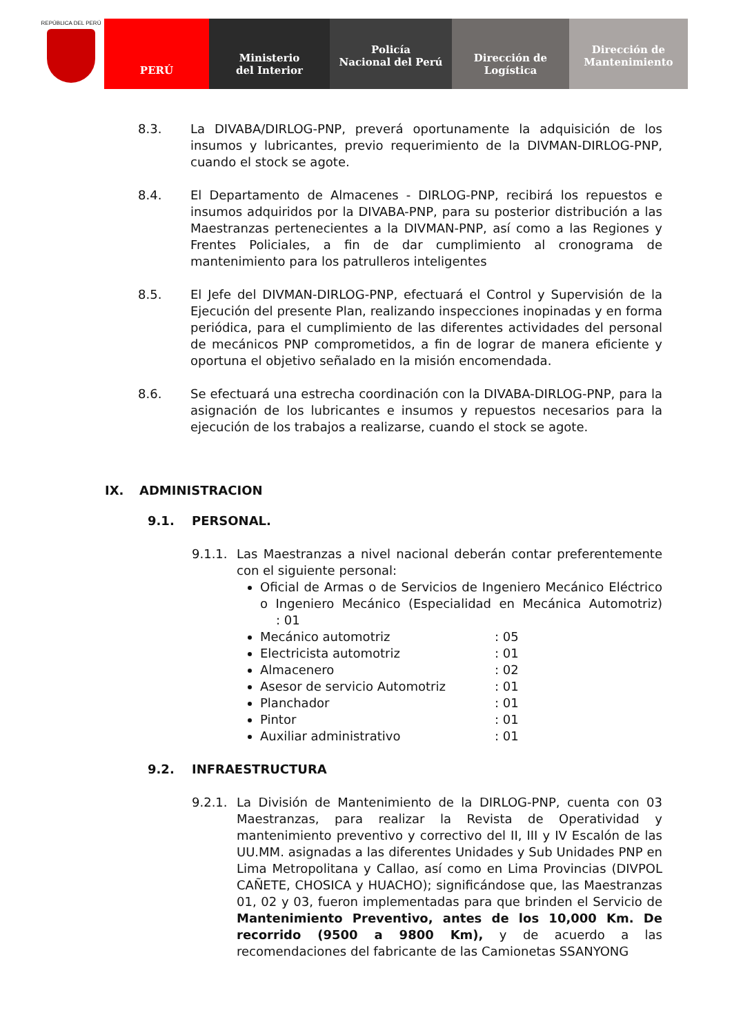REPÚBLICA DEL PERÚ
PERÚ Ministerio
del Interior
Policía
Nacional del Perú
Dirección de
Logística
Dirección de
Mantenimiento
8.3. La DIVABA/DIRLOG-PNP, preverá oportunamente la adquisición de los insumos y lubricantes, previo requerimiento de la DIVMAN-DIRLOG-PNP, cuando el stock se agote.
8.4. El Departamento de Almacenes - DIRLOG-PNP, recibirá los repuestos e insumos adquiridos por la DIVABA-PNP, para su posterior distribución a las Maestranzas pertenecientes a la DIVMAN-PNP, así como a las Regiones y Frentes Policiales, a fin de dar cumplimiento al cronograma de mantenimiento para los patrulleros inteligentes
8.5. El Jefe del DIVMAN-DIRLOG-PNP, efectuará el Control y Supervisión de la Ejecución del presente Plan, realizando inspecciones inopinadas y en forma periódica, para el cumplimiento de las diferentes actividades del personal de mecánicos PNP comprometidos, a fin de lograr de manera eficiente y oportuna el objetivo señalado en la misión encomendada.
8.6. Se efectuará una estrecha coordinación con la DIVABA-DIRLOG-PNP, para la asignación de los lubricantes e insumos y repuestos necesarios para la ejecución de los trabajos a realizarse, cuando el stock se agote.
IX. ADMINISTRACION
9.1. PERSONAL.
9.1.1. Las Maestranzas a nivel nacional deberán contar preferentemente con el siguiente personal:
Oficial de Armas o de Servicios de Ingeniero Mecánico Eléctrico o Ingeniero Mecánico (Especialidad en Mecánica Automotriz) : 01
Mecánico automotriz: 05
Electricista automotriz: 01
Almacenero: 02
Asesor de servicio Automotriz: 01
Planchador: 01
Pintor: 01
Auxiliar administrativo: 01
9.2. INFRAESTRUCTURA
9.2.1. La División de Mantenimiento de la DIRLOG-PNP, cuenta con 03 Maestranzas, para realizar la Revista de Operatividad y mantenimiento preventivo y correctivo del II, III y IV Escalón de las UU.MM. asignadas a las diferentes Unidades y Sub Unidades PNP en Lima Metropolitana y Callao, así como en Lima Provincias (DIVPOL CAÑETE, CHOSICA y HUACHO); significándose que, las Maestranzas 01, 02 y 03, fueron implementadas para que brinden el Servicio de Mantenimiento Preventivo, antes de los 10,000 Km. De recorrido (9500 a 9800 Km), y de acuerdo a las recomendaciones del fabricante de las Camionetas SSANYONG